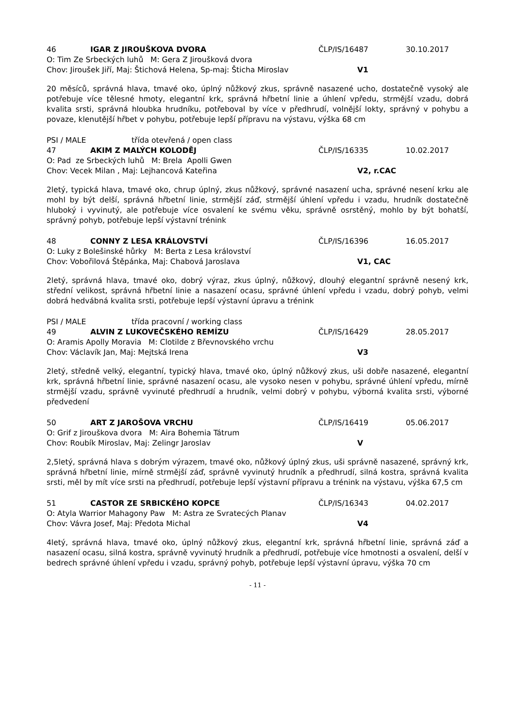46 IGAR Z JIROUŠKOVA DVORA ČLP/IS/16487 30.10.2017
O: Tim Ze Srbeckých luhů M: Gera Z Jiroušková dvora
Chov: Jiroušek Jiří, Maj: Štichová Helena, Sp-maj: Šticha Miroslav V1
20 měsíců, správná hlava, tmavé oko, úplný nůžkový zkus, správně nasazené ucho, dostatečně vysoký ale potřebuje více tělesné hmoty, elegantní krk, správná hřbetní linie a úhlení vpředu, strmější vzadu, dobrá kvalita srsti, správná hloubka hrudníku, potřeboval by více v předhrudí, volnější lokty, správný v pohybu a povaze, klenutější hřbet v pohybu, potřebuje lepší přípravu na výstavu, výška 68 cm
PSI / MALE třída otevřená / open class
47 AKIM Z MALÝCH KOLODĚJ ČLP/IS/16335 10.02.2017
O: Pad ze Srbeckých luhů M: Brela Apolli Gwen
Chov: Vecek Milan , Maj: Lejhancová Kateřina V2, r.CAC
2letý, typická hlava, tmavé oko, chrup úplný, zkus nůžkový, správné nasazení ucha, správné nesení krku ale mohl by být delší, správná hřbetní linie, strmější záď, strmější úhlení vpředu i vzadu, hrudník dostatečně hluboký i vyvinutý, ale potřebuje více osvalení ke svému věku, správně osrstěný, mohlo by být bohatší, správný pohyb, potřebuje lepší výstavní trénink
48 CONNY Z LESA KRÁLOVSTVÍ ČLP/IS/16396 16.05.2017
O: Luky z Bolešinské hůrky M: Berta z Lesa království
Chov: Vobořilová Štěpánka, Maj: Chabová Jaroslava V1, CAC
2letý, správná hlava, tmavé oko, dobrý výraz, zkus úplný, nůžkový, dlouhý elegantní správně nesený krk, střední velikost, správná hřbetní linie a nasazení ocasu, správné úhlení vpředu i vzadu, dobrý pohyb, velmi dobrá hedvábná kvalita srsti, potřebuje lepší výstavní úpravu a trénink
PSI / MALE třída pracovní / working class
49 ALVIN Z LUKOVEČSKÉHO REMÍZU ČLP/IS/16429 28.05.2017
O: Aramis Apolly Moravia M: Clotilde z Břevnovského vrchu
Chov: Václavík Jan, Maj: Mejtská Irena V3
2letý, středně velký, elegantní, typický hlava, tmavé oko, úplný nůžkový zkus, uši dobře nasazené, elegantní krk, správná hřbetní linie, správné nasazení ocasu, ale vysoko nesen v pohybu, správné úhlení vpředu, mírně strmější vzadu, správně vyvinuté předhrudí a hrudník, velmi dobrý v pohybu, výborná kvalita srsti, výborné předvedení
50 ART Z JAROŠOVA VRCHU ČLP/IS/16419 05.06.2017
O: Grif z Jirouškova dvora M: Aira Bohemia Tátrum
Chov: Roubík Miroslav, Maj: Zelingr Jaroslav V
2,5letý, správná hlava s dobrým výrazem, tmavé oko, nůžkový úplný zkus, uši správně nasazené, správný krk, správná hřbetní linie, mírně strmější záď, správně vyvinutý hrudník a předhrudí, silná kostra, správná kvalita srsti, měl by mít více srsti na předhrudí, potřebuje lepší výstavní přípravu a trénink na výstavu, výška 67,5 cm
51 CASTOR ZE SRBICKÉHO KOPCE ČLP/IS/16343 04.02.2017
O: Atyla Warrior Mahagony Paw M: Astra ze Svratecých Planav
Chov: Vávra Josef, Maj: Předota Michal V4
4letý, správná hlava, tmavé oko, úplný nůžkový zkus, elegantní krk, správná hřbetní linie, správná záď a nasazení ocasu, silná kostra, správně vyvinutý hrudník a předhrudí, potřebuje více hmotnosti a osvalení, delší v bedrech správné úhlení vpředu i vzadu, správný pohyb, potřebuje lepší výstavní úpravu, výška 70 cm
- 11 -